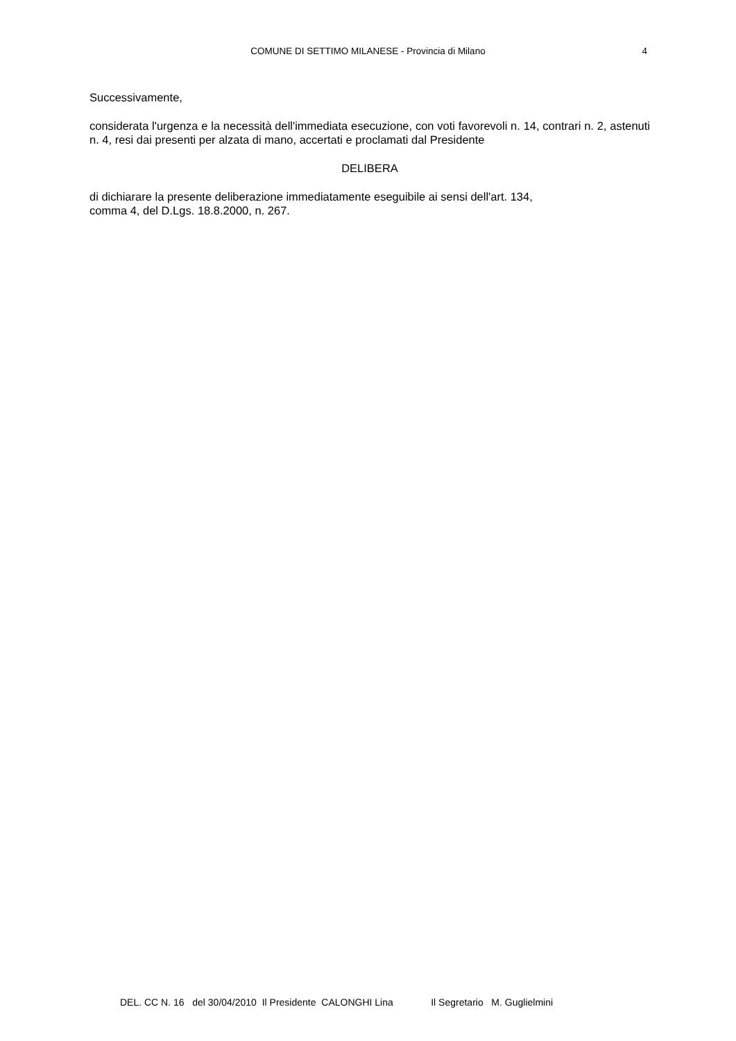COMUNE DI SETTIMO MILANESE - Provincia di Milano
4
Successivamente,
considerata l'urgenza e la necessità dell'immediata esecuzione, con voti favorevoli n. 14, contrari n. 2, astenuti n. 4, resi dai presenti per alzata di mano, accertati e proclamati dal Presidente
DELIBERA
di dichiarare la presente deliberazione immediatamente eseguibile ai sensi dell'art. 134,
comma 4, del D.Lgs. 18.8.2000, n. 267.
DEL. CC N. 16 del 30/04/2010 Il Presidente CALONGHI Lina Il Segretario M. Guglielmini